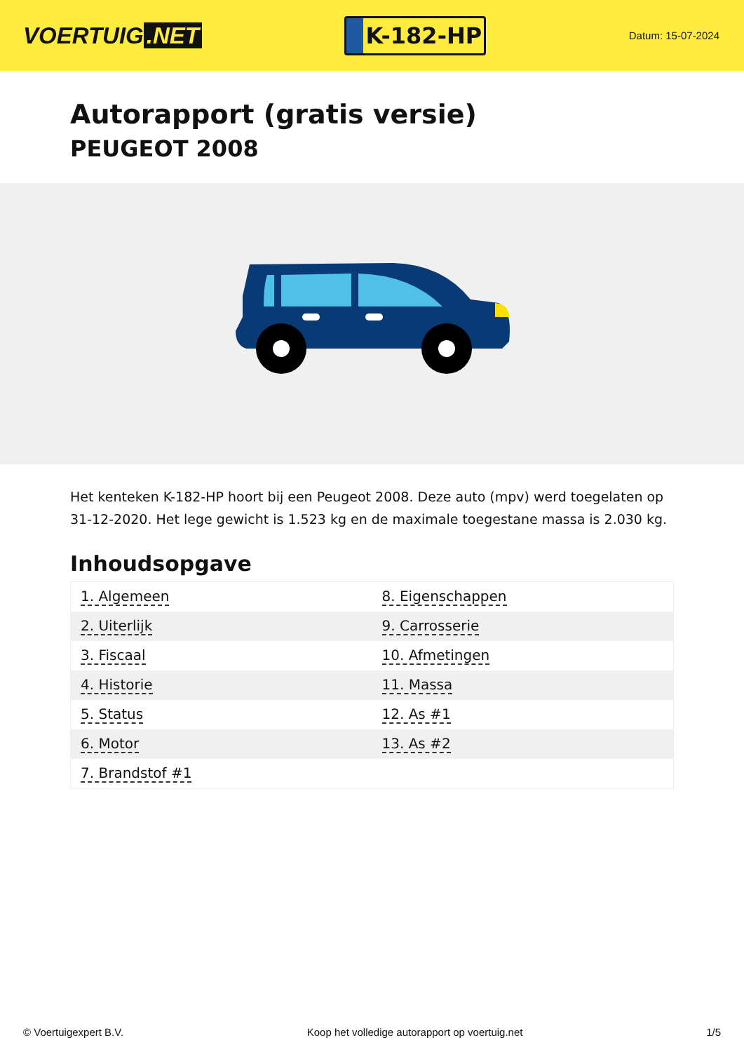VOERTUIG.NET
K-182-HP
Datum: 15-07-2024
Autorapport (gratis versie)
PEUGEOT 2008
Het kenteken K-182-HP hoort bij een Peugeot 2008. Deze auto (mpv) werd toegelaten op 31-12-2020. Het lege gewicht is 1.523 kg en de maximale toegestane massa is 2.030 kg.
Inhoudsopgave
| 1. Algemeen | 8. Eigenschappen |
| 2. Uiterlijk | 9. Carrosserie |
| 3. Fiscaal | 10. Afmetingen |
| 4. Historie | 11. Massa |
| 5. Status | 12. As #1 |
| 6. Motor | 13. As #2 |
| 7. Brandstof #1 | |
© Voertuigexpert B.V. Koop het volledige autorapport op voertuig.net
1/5